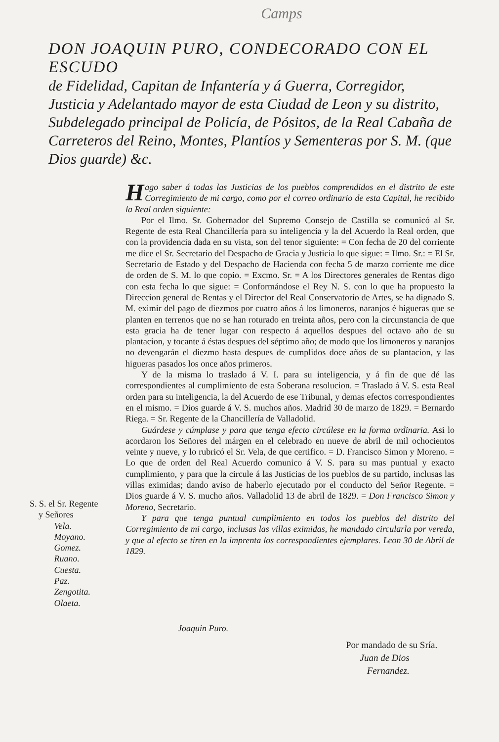Camps
DON JOAQUIN PURO, CONDECORADO CON EL ESCUDO
de Fidelidad, Capitan de Infantería y á Guerra, Corregidor, Justicia y Adelantado mayor de esta Ciudad de Leon y su distrito, Subdelegado principal de Policía, de Pósitos, de la Real Cabaña de Carreteros del Reino, Montes, Plantíos y Sementeras por S. M. (que Dios guarde) &c.
S. S. el Sr. Regente
y Señores
Vela.
Moyano.
Gomez.
Ruano.
Cuesta.
Paz.
Zengotita.
Olaeta.
Hago saber á todas las Justicias de los pueblos comprendidos en el distrito de este Corregimiento de mi cargo, como por el correo ordinario de esta Capital, he recibido la Real orden siguiente:
Por el Ilmo. Sr. Gobernador del Supremo Consejo de Castilla se comunicó al Sr. Regente de esta Real Chancillería para su inteligencia y la del Acuerdo la Real orden, que con la providencia dada en su vista, son del tenor siguiente: = Con fecha de 20 del corriente me dice el Sr. Secretario del Despacho de Gracia y Justicia lo que sigue: = Ilmo. Sr.: = El Sr. Secretario de Estado y del Despacho de Hacienda con fecha 5 de marzo corriente me dice de orden de S. M. lo que copio. = Excmo. Sr. = A los Directores generales de Rentas digo con esta fecha lo que sigue: = Conformándose el Rey N. S. con lo que ha propuesto la Direccion general de Rentas y el Director del Real Conservatorio de Artes, se ha dignado S. M. eximir del pago de diezmos por cuatro años á los limoneros, naranjos é higueras que se planten en terrenos que no se han roturado en treinta años, pero con la circunstancia de que esta gracia ha de tener lugar con respecto á aquellos despues del octavo año de su plantacion, y tocante á éstas despues del séptimo año; de modo que los limoneros y naranjos no devengarán el diezmo hasta despues de cumplidos doce años de su plantacion, y las higueras pasados los once años primeros.
Y de la misma lo traslado á V. I. para su inteligencia, y á fin de que dé las correspondientes al cumplimiento de esta Soberana resolucion. = Traslado á V. S. esta Real orden para su inteligencia, la del Acuerdo de ese Tribunal, y demas efectos correspondientes en el mismo. = Dios guarde á V. S. muchos años. Madrid 30 de marzo de 1829. = Bernardo Riega. = Sr. Regente de la Chancillería de Valladolid.
Guárdese y cúmplase y para que tenga efecto circúlese en la forma ordinaria. Asi lo acordaron los Señores del márgen en el celebrado en nueve de abril de mil ochocientos veinte y nueve, y lo rubricó el Sr. Vela, de que certifico. = D. Francisco Simon y Moreno. = Lo que de orden del Real Acuerdo comunico á V. S. para su mas puntual y exacto cumplimiento, y para que la circule á las Justicias de los pueblos de su partido, inclusas las villas eximidas; dando aviso de haberlo ejecutado por el conducto del Señor Regente. = Dios guarde á V. S. mucho años. Valladolid 13 de abril de 1829. = Don Francisco Simon y Moreno, Secretario.
Y para que tenga puntual cumplimiento en todos los pueblos del distrito del Corregimiento de mi cargo, inclusas las villas eximidas, he mandado circularla por vereda, y que al efecto se tiren en la imprenta los correspondientes ejemplares. Leon 30 de Abril de 1829.
Joaquin Puro.
Por mandado de su Sría.
Juan de Dios
Fernandez.